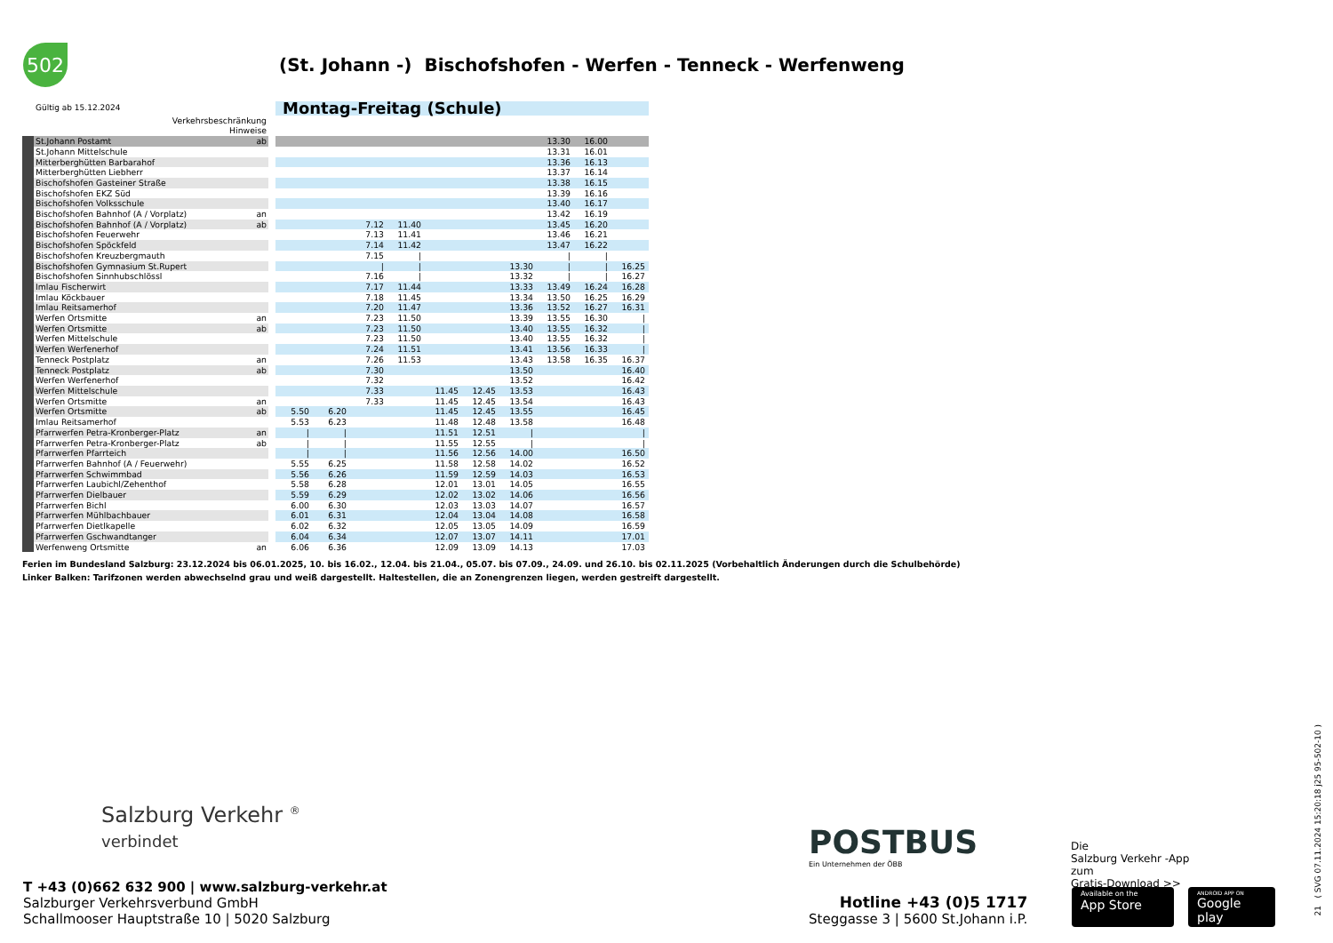502
(St. Johann -) Bischofshofen - Werfen - Tenneck - Werfenweng
| | Gültig ab 15.12.2024 | | | Montag-Freitag (Schule) | | | | | | | | | |
| | Verkehrsbeschränkung | | | | | | | | | | | | |
| | Hinweise | | | | | | | | | | | | |
| | St.Johann Postamt | ab | | | | | | | | | 13.30 | 16.00 | |
| | St.Johann Mittelschule | | | | | | | | | | 13.31 | 16.01 | |
| | Mitterberghütten Barbarahof | | | | | | | | | | 13.36 | 16.13 | |
| | Mitterberghütten Liebherr | | | | | | | | | | 13.37 | 16.14 | |
| | Bischofshofen Gasteiner Straße | | | | | | | | | | 13.38 | 16.15 | |
| | Bischofshofen EKZ Süd | | | | | | | | | | 13.39 | 16.16 | |
| | Bischofshofen Volksschule | | | | | | | | | | 13.40 | 16.17 | |
| | Bischofshofen Bahnhof (A / Vorplatz) | an | | | | | | | | | 13.42 | 16.19 | |
| | Bischofshofen Bahnhof (A / Vorplatz) | ab | | | | 7.12 | 11.40 | | | | 13.45 | 16.20 | |
| | Bischofshofen Feuerwehr | | | | | 7.13 | 11.41 | | | | 13.46 | 16.21 | |
| | Bischofshofen Spöckfeld | | | | | 7.14 | 11.42 | | | | 13.47 | 16.22 | |
| | Bischofshofen Kreuzbergmauth | | | | | 7.15 | / | | | | / | / | |
| | Bischofshofen Gymnasium St.Rupert | | | | | / | / | | | 13.30 | / | / | 16.25 |
| | Bischofshofen Sinnhubschlössl | | | | | 7.16 | / | | | 13.32 | / | / | 16.27 |
| | Imlau Fischerwirt | | | | | 7.17 | 11.44 | | | 13.33 | 13.49 | 16.24 | 16.28 |
| | Imlau Köckbauer | | | | | 7.18 | 11.45 | | | 13.34 | 13.50 | 16.25 | 16.29 |
| | Imlau Reitsamerhof | | | | | 7.20 | 11.47 | | | 13.36 | 13.52 | 16.27 | 16.31 |
| | Werfen Ortsmitte | an | | | | 7.23 | 11.50 | | | 13.39 | 13.55 | 16.30 | / |
| | Werfen Ortsmitte | ab | | | | 7.23 | 11.50 | | | 13.40 | 13.55 | 16.32 | / |
| | Werfen Mittelschule | | | | | 7.23 | 11.50 | | | 13.40 | 13.55 | 16.32 | / |
| | Werfen Werfenerhof | | | | | 7.24 | 11.51 | | | 13.41 | 13.56 | 16.33 | / |
| | Tenneck Postplatz | an | | | | 7.26 | 11.53 | | | 13.43 | 13.58 | 16.35 | 16.37 |
| | Tenneck Postplatz | ab | | | | 7.30 | | | | 13.50 | | | 16.40 |
| | Werfen Werfenerhof | | | | | 7.32 | | | | 13.52 | | | 16.42 |
| | Werfen Mittelschule | | | | | 7.33 | | 11.45 | 12.45 | 13.53 | | | 16.43 |
| | Werfen Ortsmitte | an | | | | 7.33 | | 11.45 | 12.45 | 13.54 | | | 16.43 |
| | Werfen Ortsmitte | ab | | 5.50 | 6.20 | | | 11.45 | 12.45 | 13.55 | | | 16.45 |
| | Imlau Reitsamerhof | | | 5.53 | 6.23 | | | 11.48 | 12.48 | 13.58 | | | 16.48 |
| | Pfarrwerfen Petra-Kronberger-Platz | an | | / | / | | | 11.51 | 12.51 | / | | | / |
| | Pfarrwerfen Petra-Kronberger-Platz | ab | | / | / | | | 11.55 | 12.55 | / | | | / |
| | Pfarrwerfen Pfarrteich | | | / | / | | | 11.56 | 12.56 | 14.00 | | | 16.50 |
| | Pfarrwerfen Bahnhof (A / Feuerwehr) | | | 5.55 | 6.25 | | | 11.58 | 12.58 | 14.02 | | | 16.52 |
| | Pfarrwerfen Schwimmbad | | | 5.56 | 6.26 | | | 11.59 | 12.59 | 14.03 | | | 16.53 |
| | Pfarrwerfen Laubichl/Zehenthof | | | 5.58 | 6.28 | | | 12.01 | 13.01 | 14.05 | | | 16.55 |
| | Pfarrwerfen Dielbauer | | | 5.59 | 6.29 | | | 12.02 | 13.02 | 14.06 | | | 16.56 |
| | Pfarrwerfen Bichl | | | 6.00 | 6.30 | | | 12.03 | 13.03 | 14.07 | | | 16.57 |
| | Pfarrwerfen Mühlbachbauer | | | 6.01 | 6.31 | | | 12.04 | 13.04 | 14.08 | | | 16.58 |
| | Pfarrwerfen Dietlkapelle | | | 6.02 | 6.32 | | | 12.05 | 13.05 | 14.09 | | | 16.59 |
| | Pfarrwerfen Gschwandtanger | | | 6.04 | 6.34 | | | 12.07 | 13.07 | 14.11 | | | 17.01 |
| | Werfenweng Ortsmitte | an | | 6.06 | 6.36 | | | 12.09 | 13.09 | 14.13 | | | 17.03 |
Ferien im Bundesland Salzburg: 23.12.2024 bis 06.01.2025, 10. bis 16.02., 12.04. bis 21.04., 05.07. bis 07.09., 24.09. und 26.10. bis 02.11.2025 (Vorbehaltlich Änderungen durch die Schulbehörde)
Linker Balken: Tarifzonen werden abwechselnd grau und weiß dargestellt. Haltestellen, die an Zonengrenzen liegen, werden gestreift dargestellt.
Salzburg Verkehr <sup>®</sup>
verbindet
T +43 (0)662 632 900 | www.salzburg-verkehr.at
Salzburger Verkehrsverbund GmbH
Schallmooser Hauptstraße 10 | 5020 Salzburg
POSTBUS
Ein Unternehmen der ÖBB
Hotline +43 (0)5 1717
Steggasse 3 | 5600 St.Johann i.P.
Die
Salzburg Verkehr -App
zum
Gratis-Download >>
Available on the
App Store
ANDROID APP ON
Google play
21 ( SVG 07.11.2024 15:20:18 j25 95-502-10 )